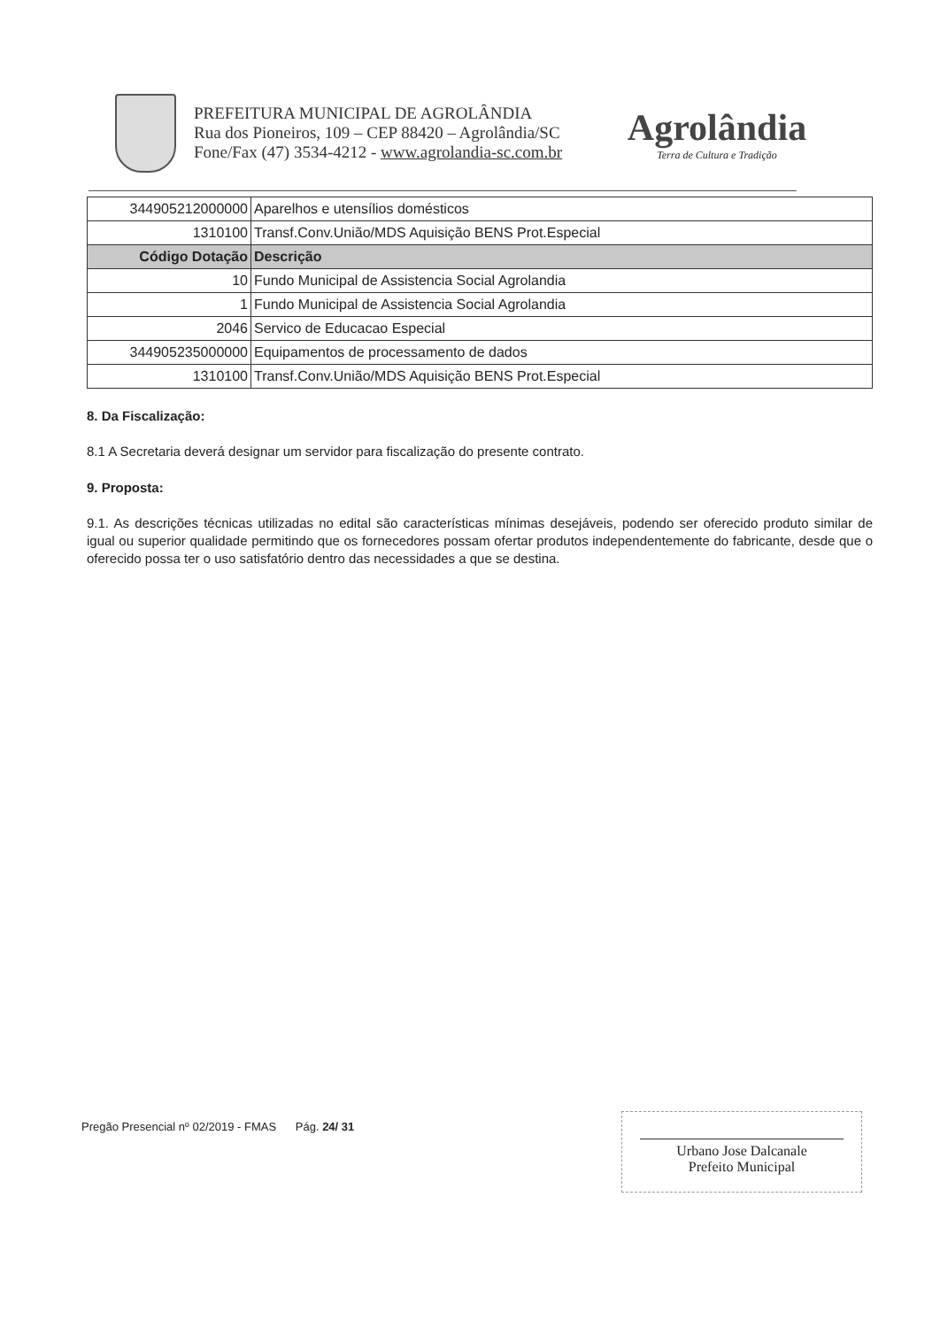PREFEITURA MUNICIPAL DE AGROLÂNDIA
Rua dos Pioneiros, 109 – CEP 88420 – Agrolândia/SC
Fone/Fax (47) 3534-4212 - www.agrolandia-sc.com.br
Agrolândia
Terra de Cultura e Tradição
| 344905212000000 | Aparelhos e utensílios domésticos |
| 1310100 | Transf.Conv.União/MDS Aquisição BENS Prot.Especial |
| Código Dotação | Descrição |
| 10 | Fundo Municipal de Assistencia Social Agrolandia |
| 1 | Fundo Municipal de Assistencia Social Agrolandia |
| 2046 | Servico de Educacao Especial |
| 344905235000000 | Equipamentos de processamento de dados |
| 1310100 | Transf.Conv.União/MDS Aquisição BENS Prot.Especial |
8. Da Fiscalização:
8.1 A Secretaria deverá designar um servidor para fiscalização do presente contrato.
9. Proposta:
9.1. As descrições técnicas utilizadas no edital são características mínimas desejáveis, podendo ser oferecido produto similar de igual ou superior qualidade permitindo que os fornecedores possam ofertar produtos independentemente do fabricante, desde que o oferecido possa ter o uso satisfatório dentro das necessidades a que se destina.
Pregão Presencial nº 02/2019 - FMAS Pág. 24/ 31
Urbano Jose Dalcanale
Prefeito Municipal